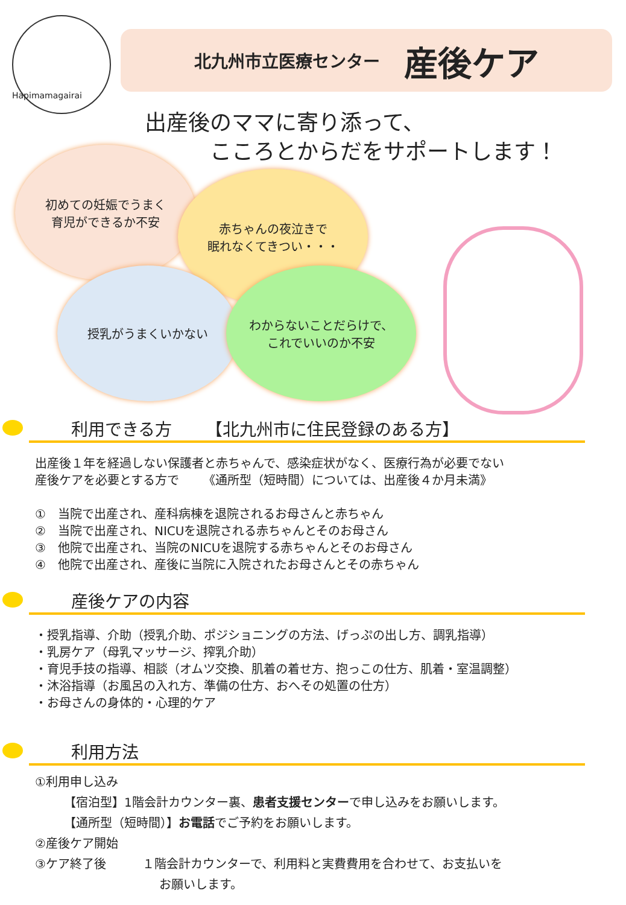Hapimamagairai
北九州市立医療センター 産後ケア
出産後のママに寄り添って、
   こころとからだをサポートします！
初めての妊娠でうまく
育児ができるか不安
赤ちゃんの夜泣きで
眠れなくてきつい・・・
授乳がうまくいかない
わからないことだらけで、
これでいいのか不安
利用できる方  【北九州市に住民登録のある方】
出産後１年を経過しない保護者と赤ちゃんで、感染症状がなく、医療行為が必要でない
産後ケアを必要とする方で  《通所型（短時間）については、出産後４か月未満》
① 当院で出産され、産科病棟を退院されるお母さんと赤ちゃん
② 当院で出産され、NICUを退院される赤ちゃんとそのお母さん
③ 他院で出産され、当院のNICUを退院する赤ちゃんとそのお母さん
④ 他院で出産され、産後に当院に入院されたお母さんとその赤ちゃん
産後ケアの内容
・授乳指導、介助（授乳介助、ポジショニングの方法、げっぷの出し方、調乳指導）
・乳房ケア（母乳マッサージ、搾乳介助）
・育児手技の指導、相談（オムツ交換、肌着の着せ方、抱っこの仕方、肌着・室温調整）
・沐浴指導（お風呂の入れ方、準備の仕方、おへその処置の仕方）
・お母さんの身体的・心理的ケア
利用方法
①利用申し込み
【宿泊型】1階会計カウンター裏、患者支援センターで申し込みをお願いします。
【通所型（短時間）】お電話でご予約をお願いします。
②産後ケア開始
③ケア終了後   １階会計カウンターで、利用料と実費費用を合わせて、お支払いを
お願いします。